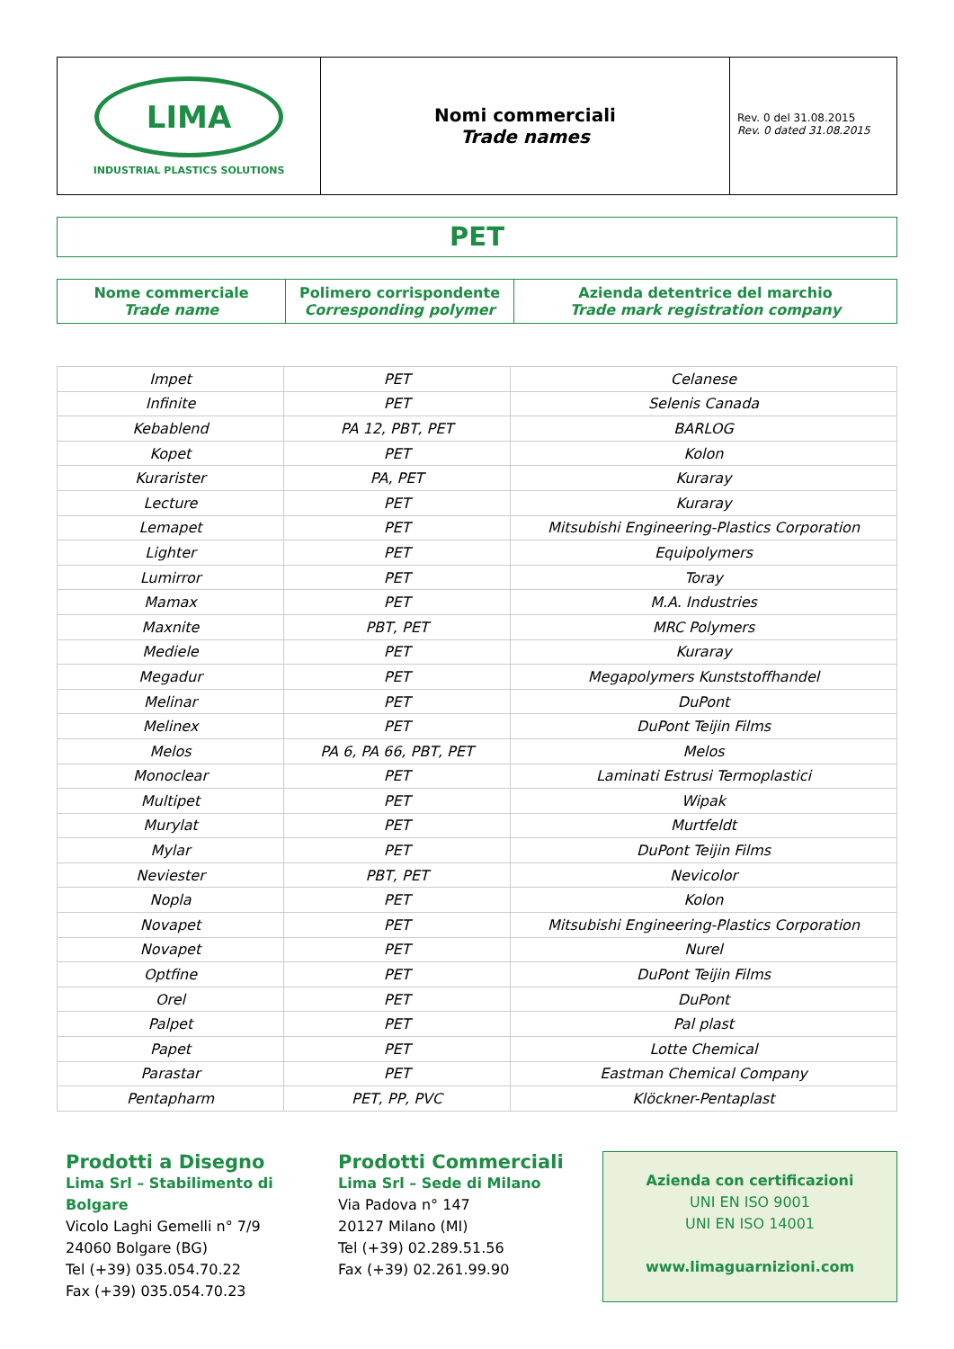| LIMA INDUSTRIAL PLASTICS SOLUTIONS | Nomi commerciali Trade names | Rev. 0 del 31.08.2015 Rev. 0 dated 31.08.2015 |
PET
| Nome commerciale Trade name | Polimero corrispondente Corresponding polymer | Azienda detentrice del marchio Trade mark registration company |
| Impet | PET | Celanese |
| Infinite | PET | Selenis Canada |
| Kebablend | PA 12, PBT, PET | BARLOG |
| Kopet | PET | Kolon |
| Kurarister | PA, PET | Kuraray |
| Lecture | PET | Kuraray |
| Lemapet | PET | Mitsubishi Engineering-Plastics Corporation |
| Lighter | PET | Equipolymers |
| Lumirror | PET | Toray |
| Mamax | PET | M.A. Industries |
| Maxnite | PBT, PET | MRC Polymers |
| Mediele | PET | Kuraray |
| Megadur | PET | Megapolymers Kunststoffhandel |
| Melinar | PET | DuPont |
| Melinex | PET | DuPont Teijin Films |
| Melos | PA 6, PA 66, PBT, PET | Melos |
| Monoclear | PET | Laminati Estrusi Termoplastici |
| Multipet | PET | Wipak |
| Murylat | PET | Murtfeldt |
| Mylar | PET | DuPont Teijin Films |
| Neviester | PBT, PET | Nevicolor |
| Nopla | PET | Kolon |
| Novapet | PET | Mitsubishi Engineering-Plastics Corporation |
| Novapet | PET | Nurel |
| Optfine | PET | DuPont Teijin Films |
| Orel | PET | DuPont |
| Palpet | PET | Pal plast |
| Papet | PET | Lotte Chemical |
| Parastar | PET | Eastman Chemical Company |
| Pentapharm | PET, PP, PVC | Klöckner-Pentaplast |
Prodotti a Disegno
Lima Srl – Stabilimento di Bolgare
Vicolo Laghi Gemelli n° 7/9
24060 Bolgare (BG)
Tel (+39) 035.054.70.22
Fax (+39) 035.054.70.23
Prodotti Commerciali
Lima Srl – Sede di Milano
Via Padova n° 147
20127 Milano (MI)
Tel (+39) 02.289.51.56
Fax (+39) 02.261.99.90
Azienda con certificazioni
UNI EN ISO 9001
UNI EN ISO 14001
www.limaguarnizioni.com